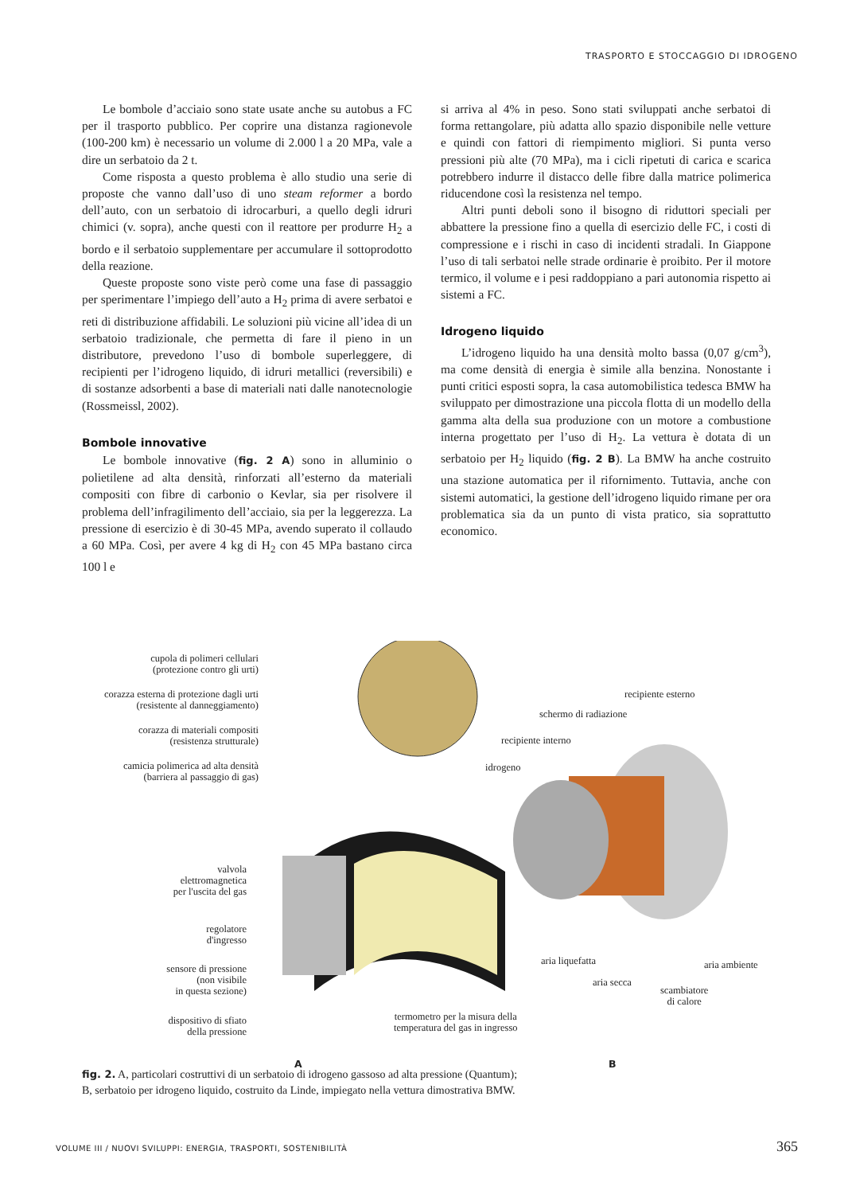TRASPORTO E STOCCAGGIO DI IDROGENO
Le bombole d’acciaio sono state usate anche su autobus a FC per il trasporto pubblico. Per coprire una distanza ragionevole (100-200 km) è necessario un volume di 2.000 l a 20 MPa, vale a dire un serbatoio da 2 t.
Come risposta a questo problema è allo studio una serie di proposte che vanno dall’uso di uno steam reformer a bordo dell’auto, con un serbatoio di idrocarburi, a quello degli idruri chimici (v. sopra), anche questi con il reattore per produrre H<sub>2</sub> a bordo e il serbatoio supplementare per accumulare il sottoprodotto della reazione.
Queste proposte sono viste però come una fase di passaggio per sperimentare l’impiego dell’auto a H<sub>2</sub> prima di avere serbatoi e reti di distribuzione affidabili. Le soluzioni più vicine all’idea di un serbatoio tradizionale, che permetta di fare il pieno in un distributore, prevedono l’uso di bombole superleggere, di recipienti per l’idrogeno liquido, di idruri metallici (reversibili) e di sostanze adsorbenti a base di materiali nati dalle nanotecnologie (Rossmeissl, 2002).
Bombole innovative
Le bombole innovative (fig. 2 A) sono in alluminio o polietilene ad alta densità, rinforzati all’esterno da materiali compositi con fibre di carbonio o Kevlar, sia per risolvere il problema dell’infragilimento dell’acciaio, sia per la leggerezza. La pressione di esercizio è di 30-45 MPa, avendo superato il collaudo a 60 MPa. Così, per avere 4 kg di H<sub>2</sub> con 45 MPa bastano circa 100 l e
si arriva al 4% in peso. Sono stati sviluppati anche serbatoi di forma rettangolare, più adatta allo spazio disponibile nelle vetture e quindi con fattori di riempimento migliori. Si punta verso pressioni più alte (70 MPa), ma i cicli ripetuti di carica e scarica potrebbero indurre il distacco delle fibre dalla matrice polimerica riducendone così la resistenza nel tempo.
Altri punti deboli sono il bisogno di riduttori speciali per abbattere la pressione fino a quella di esercizio delle FC, i costi di compressione e i rischi in caso di incidenti stradali. In Giappone l’uso di tali serbatoi nelle strade ordinarie è proibito. Per il motore termico, il volume e i pesi raddoppiano a pari autonomia rispetto ai sistemi a FC.
Idrogeno liquido
L’idrogeno liquido ha una densità molto bassa (0,07 g/cm<sup>3</sup>), ma come densità di energia è simile alla benzina. Nonostante i punti critici esposti sopra, la casa automobilistica tedesca BMW ha sviluppato per dimostrazione una piccola flotta di un modello della gamma alta della sua produzione con un motore a combustione interna progettato per l’uso di H<sub>2</sub>. La vettura è dotata di un serbatoio per H<sub>2</sub> liquido (fig. 2 B). La BMW ha anche costruito una stazione automatica per il rifornimento. Tuttavia, anche con sistemi automatici, la gestione dell’idrogeno liquido rimane per ora problematica sia da un punto di vista pratico, sia soprattutto economico.
cupola di polimeri cellulari
(protezione contro gli urti)
corazza esterna di protezione dagli urti
(resistente al danneggiamento)
corazza di materiali compositi
(resistenza strutturale)
camicia polimerica ad alta densità
(barriera al passaggio di gas)
valvola
elettromagnetica
per l'uscita del gas
regolatore
d'ingresso
sensore di pressione
(non visibile
in questa sezione)
dispositivo di sfiato
della pressione
termometro per la misura della
temperatura del gas in ingresso
recipiente esterno
schermo di radiazione
recipiente interno
idrogeno
aria liquefatta aria ambiente
aria secca
scambiatore
di calore
A B
fig. 2. A, particolari costruttivi di un serbatoio di idrogeno gassoso ad alta pressione (Quantum);
B, serbatoio per idrogeno liquido, costruito da Linde, impiegato nella vettura dimostrativa BMW.
VOLUME III / NUOVI SVILUPPI: ENERGIA, TRASPORTI, SOSTENIBILITÀ 365